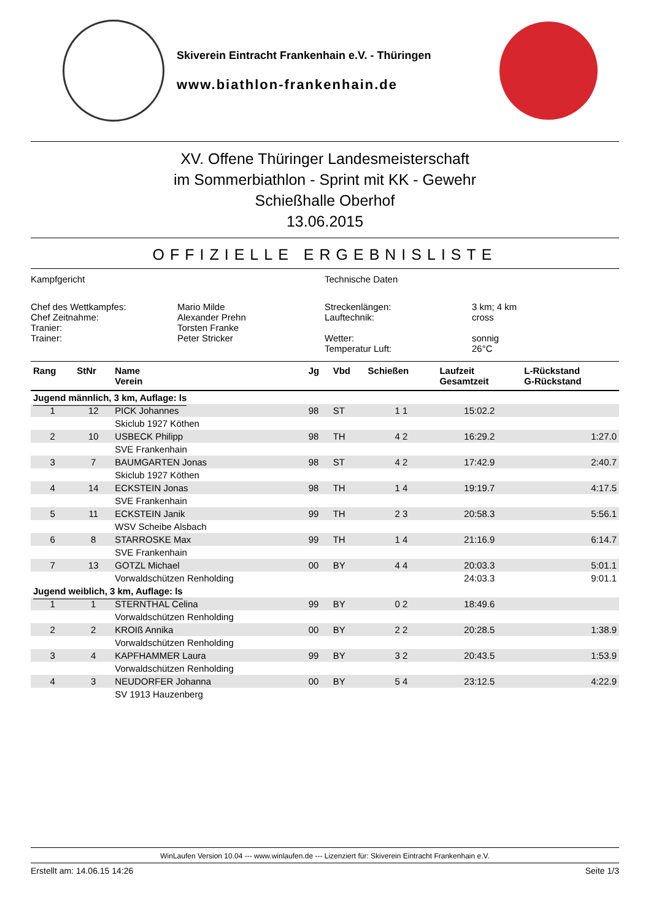Skiverein Eintracht Frankenhain e.V. - Thüringen
www.biathlon-frankenhain.de
XV. Offene Thüringer Landesmeisterschaft
im Sommerbiathlon - Sprint mit KK - Gewehr
Schießhalle Oberhof
13.06.2015
OFFIZIELLE ERGEBNISLISTE
| Kampfgericht | | Technische Daten | |
| Chef des Wettkampfes: Chef Zeitnahme: Tranier: Trainer: | Mario Milde Alexander Prehn Torsten Franke Peter Stricker | Streckenlängen: Lauftechnik: Wetter: Temperatur Luft: | 3 km; 4 km cross sonnig 26°C |
| Rang | StNr | Name Verein | Jg | Vbd | Schießen | Laufzeit Gesamtzeit | L-Rückstand G-Rückstand |
| --- | --- | --- | --- | --- | --- | --- | --- |
| Jugend männlich, 3 km, Auflage: ls | | | | | | | |
| 1 | 12 | PICK Johannes | 98 | ST | 1 1 | 15:02.2 | |
| | | Skiclub 1927 Köthen | | | | | |
| 2 | 10 | USBECK Philipp | 98 | TH | 4 2 | 16:29.2 | 1:27.0 |
| | | SVE Frankenhain | | | | | |
| 3 | 7 | BAUMGARTEN Jonas | 98 | ST | 4 2 | 17:42.9 | 2:40.7 |
| | | Skiclub 1927 Köthen | | | | | |
| 4 | 14 | ECKSTEIN Jonas | 98 | TH | 1 4 | 19:19.7 | 4:17.5 |
| | | SVE Frankenhain | | | | | |
| 5 | 11 | ECKSTEIN Janik | 99 | TH | 2 3 | 20:58.3 | 5:56.1 |
| | | WSV Scheibe Alsbach | | | | | |
| 6 | 8 | STARROSKE Max | 99 | TH | 1 4 | 21:16.9 | 6:14.7 |
| | | SVE Frankenhain | | | | | |
| 7 | 13 | GOTZL Michael | 00 | BY | 4 4 | 20:03.3 | 5:01.1 |
| | | Vorwaldschützen Renholding | | | | 24:03.3 | 9:01.1 |
| Jugend weiblich, 3 km, Auflage: ls | | | | | | | |
| 1 | 1 | STERNTHAL Celina | 99 | BY | 0 2 | 18:49.6 | |
| | | Vorwaldschützen Renholding | | | | | |
| 2 | 2 | KROIß Annika | 00 | BY | 2 2 | 20:28.5 | 1:38.9 |
| | | Vorwaldschützen Renholding | | | | | |
| 3 | 4 | KAPFHAMMER Laura | 99 | BY | 3 2 | 20:43.5 | 1:53.9 |
| | | Vorwaldschützen Renholding | | | | | |
| 4 | 3 | NEUDORFER Johanna | 00 | BY | 5 4 | 23:12.5 | 4:22.9 |
| | | SV 1913 Hauzenberg | | | | | |
WinLaufen Version 10.04 --- www.winlaufen.de --- Lizenziert für: Skiverein Eintracht Frankenhain e.V.
Erstellt am: 14.06.15 14:26 Seite 1/3